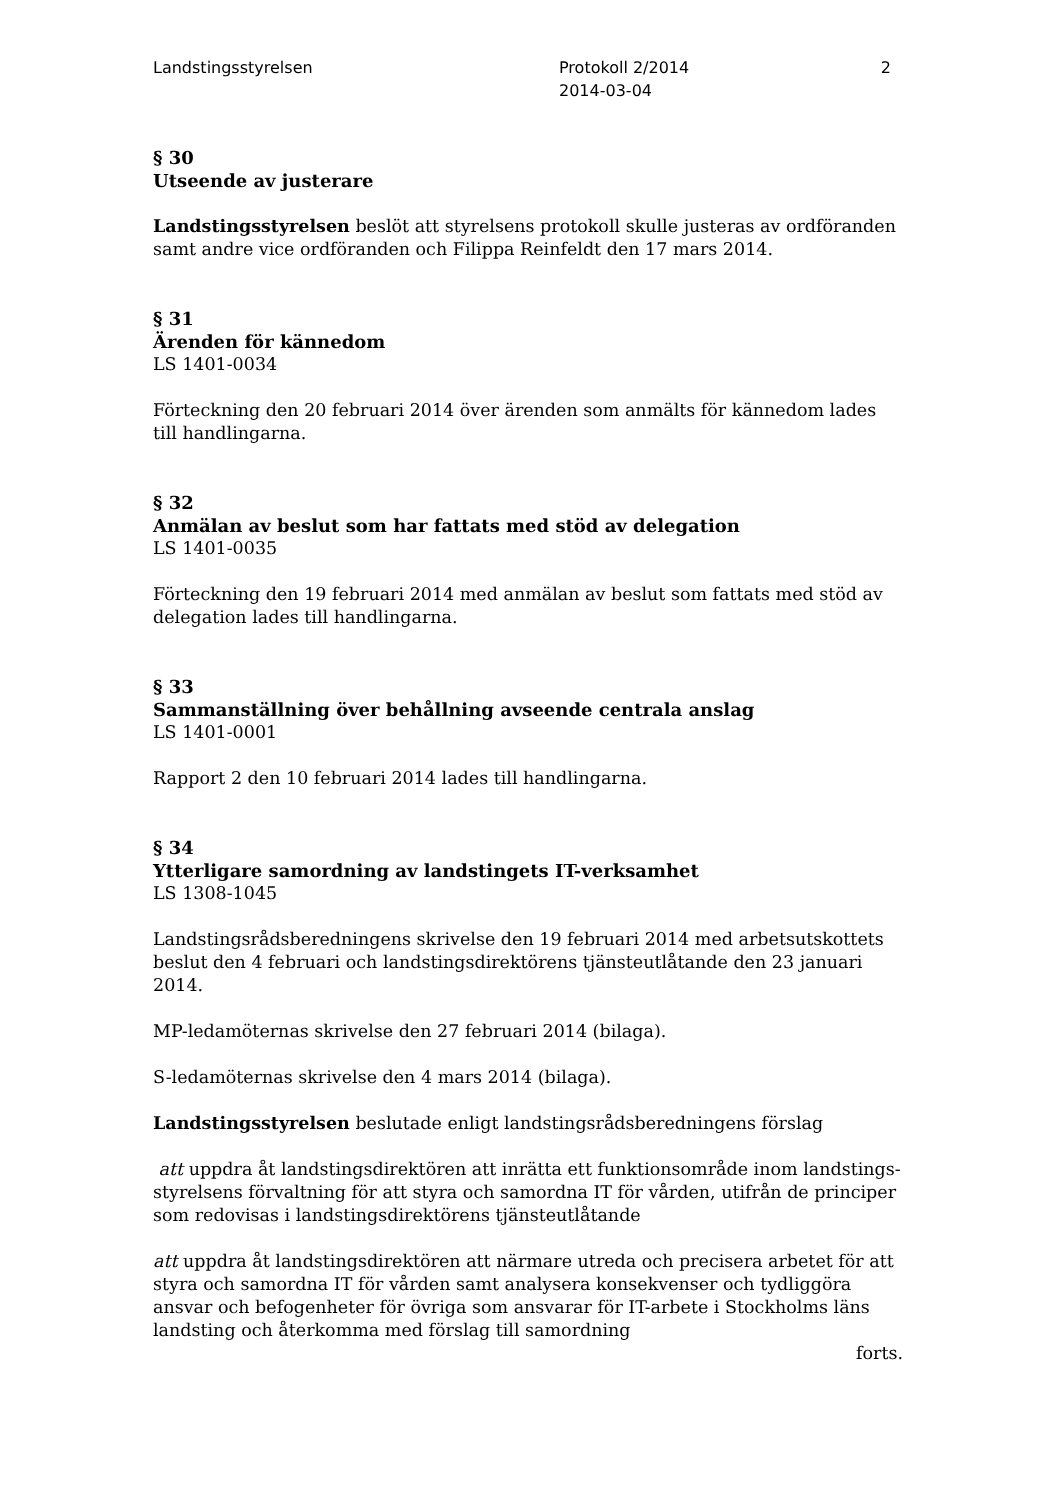Landstingsstyrelsen Protokoll 2/2014
2014-03-04
2
§ 30
Utseende av justerare
Landstingsstyrelsen beslöt att styrelsens protokoll skulle justeras av ordföranden samt andre vice ordföranden och Filippa Reinfeldt den 17 mars 2014.
§ 31
Ärenden för kännedom
LS 1401-0034
Förteckning den 20 februari 2014 över ärenden som anmälts för kännedom lades till handlingarna.
§ 32
Anmälan av beslut som har fattats med stöd av delegation
LS 1401-0035
Förteckning den 19 februari 2014 med anmälan av beslut som fattats med stöd av delegation lades till handlingarna.
§ 33
Sammanställning över behållning avseende centrala anslag
LS 1401-0001
Rapport 2 den 10 februari 2014 lades till handlingarna.
§ 34
Ytterligare samordning av landstingets IT-verksamhet
LS 1308-1045
Landstingsrådsberedningens skrivelse den 19 februari 2014 med arbetsutskottets beslut den 4 februari och landstingsdirektörens tjänsteutlåtande den 23 januari 2014.
MP-ledamöternas skrivelse den 27 februari 2014 (bilaga).
S-ledamöternas skrivelse den 4 mars 2014 (bilaga).
Landstingsstyrelsen beslutade enligt landstingsrådsberedningens förslag
att uppdra åt landstingsdirektören att inrätta ett funktionsområde inom landstings-styrelsens förvaltning för att styra och samordna IT för vården, utifrån de principer som redovisas i landstingsdirektörens tjänsteutlåtande
att uppdra åt landstingsdirektören att närmare utreda och precisera arbetet för att styra och samordna IT för vården samt analysera konsekvenser och tydliggöra ansvar och befogenheter för övriga som ansvarar för IT-arbete i Stockholms läns landsting och återkomma med förslag till samordning
forts.